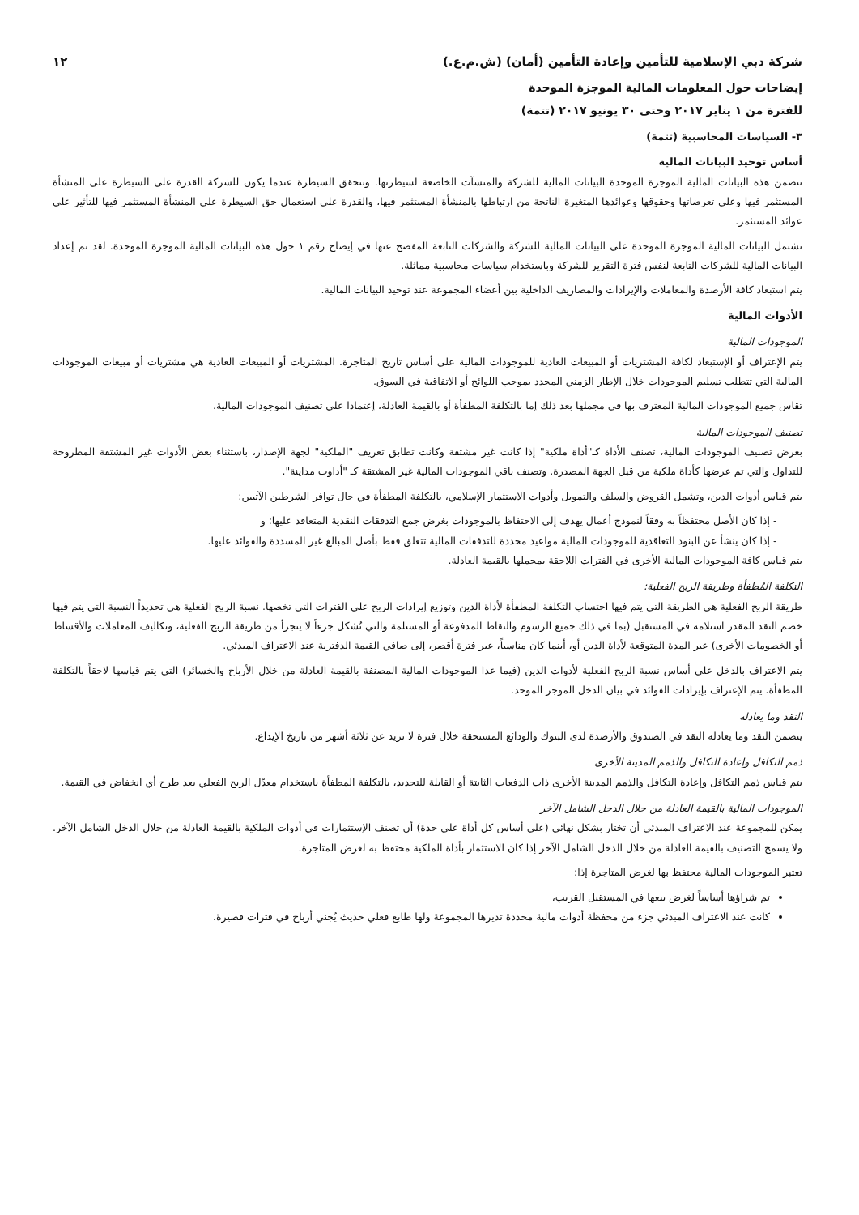شركة دبي الإسلامية للتأمين وإعادة التأمين (أمان) (ش.م.ع.) ١٢
إيضاحات حول المعلومات المالية الموجزة الموحدة
للفترة من ١ يناير ٢٠١٧ وحتى ٣٠ يونيو ٢٠١٧ (تتمة)
٣- السياسات المحاسبية (تتمة)
أساس توحيد البيانات المالية
تتضمن هذه البيانات المالية الموجزة الموحدة البيانات المالية للشركة والمنشآت الخاضعة لسيطرتها. وتتحقق السيطرة عندما يكون للشركة القدرة على السيطرة على المنشأة المستثمر فيها وعلى تعرضاتها وحقوقها وعوائدها المتغيرة الناتجة من ارتباطها بالمنشأة المستثمر فيها، والقدرة على استعمال حق السيطرة على المنشأة المستثمر فيها للتأثير على عوائد المستثمر.
تشتمل البيانات المالية الموجزة الموحدة على البيانات المالية للشركة والشركات التابعة المفصح عنها في إيضاح رقم ١ حول هذه البيانات المالية الموجزة الموحدة. لقد تم إعداد البيانات المالية للشركات التابعة لنفس فترة التقرير للشركة وباستخدام سياسات محاسبية مماثلة.
يتم استبعاد كافة الأرصدة والمعاملات والإيرادات والمصاريف الداخلية بين أعضاء المجموعة عند توحيد البيانات المالية.
الأدوات المالية
الموجودات المالية
يتم الإعتراف أو الإستبعاد لكافة المشتريات أو المبيعات العادية للموجودات المالية على أساس تاريخ المتاجرة. المشتريات أو المبيعات العادية هي مشتريات أو مبيعات الموجودات المالية التي تتطلب تسليم الموجودات خلال الإطار الزمني المحدد بموجب اللوائح أو الاتفاقية في السوق.
تقاس جميع الموجودات المالية المعترف بها في مجملها بعد ذلك إما بالتكلفة المطفأة أو بالقيمة العادلة، إعتمادا على تصنيف الموجودات المالية.
تصنيف الموجودات المالية
بغرض تصنيف الموجودات المالية، تصنف الأداة كـ"أداة ملكية" إذا كانت غير مشتقة وكانت تطابق تعريف "الملكية" لجهة الإصدار، باستثناء بعض الأدوات غير المشتقة المطروحة للتداول والتي تم عرضها كأداة ملكية من قبل الجهة المصدرة. وتصنف باقي الموجودات المالية غير المشتقة كـ "أداوت مداينة".
يتم قياس أدوات الدين، وتشمل القروض والسلف والتمويل وأدوات الاستثمار الإسلامي، بالتكلفة المطفأة في حال توافر الشرطين الآتيين:
إذا كان الأصل محتفظاً به وفقاً لنموذج أعمال يهدف إلى الاحتفاظ بالموجودات بغرض جمع التدفقات النقدية المتعاقد عليها؛ و
إذا كان ينشأ عن البنود التعاقدية للموجودات المالية مواعيد محددة للتدفقات المالية تتعلق فقط بأصل المبالغ غير المسددة والفوائد عليها.
يتم قياس كافة الموجودات المالية الأخرى في الفترات اللاحقة بمجملها بالقيمة العادلة.
التكلفة المُطفأة وطريقة الربح الفعلية:
طريقة الربح الفعلية هي الطريقة التي يتم فيها احتساب التكلفة المطفأة لأداة الدين وتوزيع إيرادات الربح على الفترات التي تخصها. نسبة الربح الفعلية هي تحديداً النسبة التي يتم فيها خصم النقد المقدر استلامه في المستقبل (بما في ذلك جميع الرسوم والنقاط المدفوعة أو المستلمة والتي تُشكل جزءاً لا يتجزأ من طريقة الربح الفعلية، وتكاليف المعاملات والأقساط أو الخصومات الأخرى) عبر المدة المتوقعة لأداة الدين أو، أينما كان مناسباً، عبر فترة أقصر، إلى صافي القيمة الدفترية عند الاعتراف المبدئي.
يتم الاعتراف بالدخل على أساس نسبة الربح الفعلية لأدوات الدين (فيما عدا الموجودات المالية المصنفة بالقيمة العادلة من خلال الأرباح والخسائر) التي يتم قياسها لاحقاً بالتكلفة المطفأة. يتم الإعتراف بإيرادات الفوائد في بيان الدخل الموجز الموحد.
النقد وما يعادله
يتضمن النقد وما يعادله النقد في الصندوق والأرصدة لدى البنوك والودائع المستحقة خلال فترة لا تزيد عن ثلاثة أشهر من تاريخ الإيداع.
ذمم التكافل وإعادة التكافل والذمم المدينة الأخرى
يتم قياس ذمم التكافل وإعادة التكافل والذمم المدينة الأخرى ذات الدفعات الثابتة أو القابلة للتحديد، بالتكلفة المطفأة باستخدام معدّل الربح الفعلي بعد طرح أي انخفاض في القيمة.
الموجودات المالية بالقيمة العادلة من خلال الدخل الشامل الآخر
يمكن للمجموعة عند الاعتراف المبدئي أن تختار بشكل نهائي (على أساس كل أداة على حدة) أن تصنف الإستثمارات في أدوات الملكية بالقيمة العادلة من خلال الدخل الشامل الآخر. ولا يسمح التصنيف بالقيمة العادلة من خلال الدخل الشامل الآخر إذا كان الاستثمار بأداة الملكية محتفظ به لغرض المتاجرة.
تعتبر الموجودات المالية محتفظ بها لغرض المتاجرة إذا:
تم شراؤها أساساً لغرض بيعها في المستقبل القريب،
كانت عند الاعتراف المبدئي جزء من محفظة أدوات مالية محددة تديرها المجموعة ولها طابع فعلي حديث يُجني أرباح في فترات قصيرة.